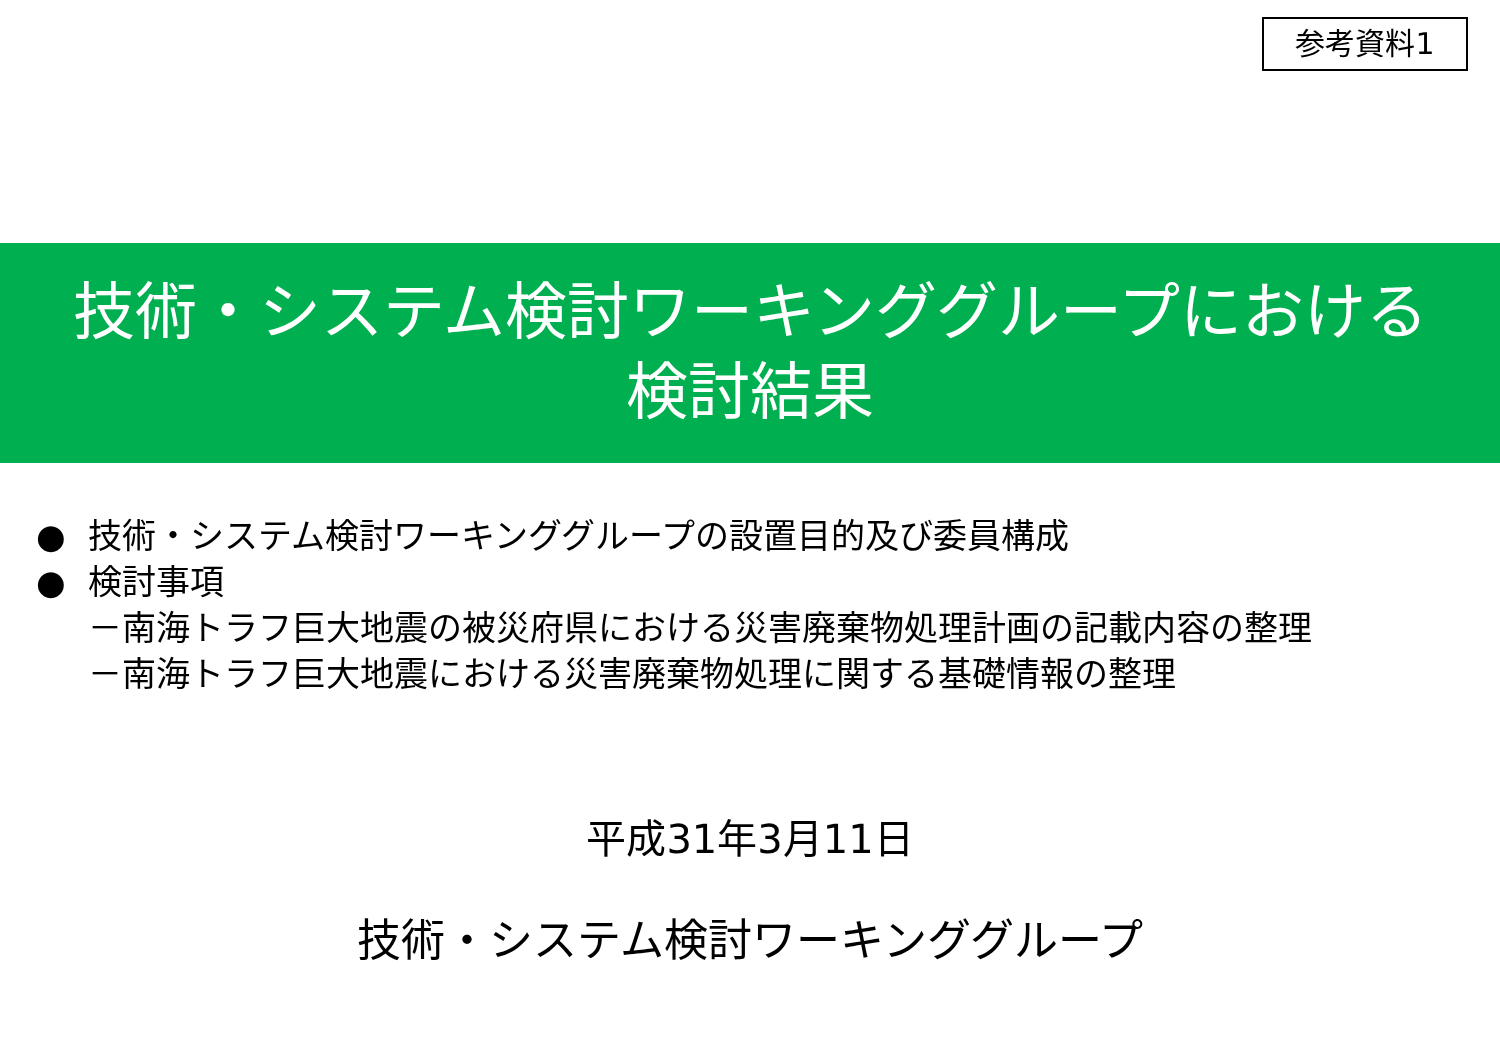参考資料1
技術・システム検討ワーキンググループにおける
検討結果
● 技術・システム検討ワーキンググループの設置目的及び委員構成
● 検討事項
－南海トラフ巨大地震の被災府県における災害廃棄物処理計画の記載内容の整理
－南海トラフ巨大地震における災害廃棄物処理に関する基礎情報の整理
平成31年3月11日
技術・システム検討ワーキンググループ